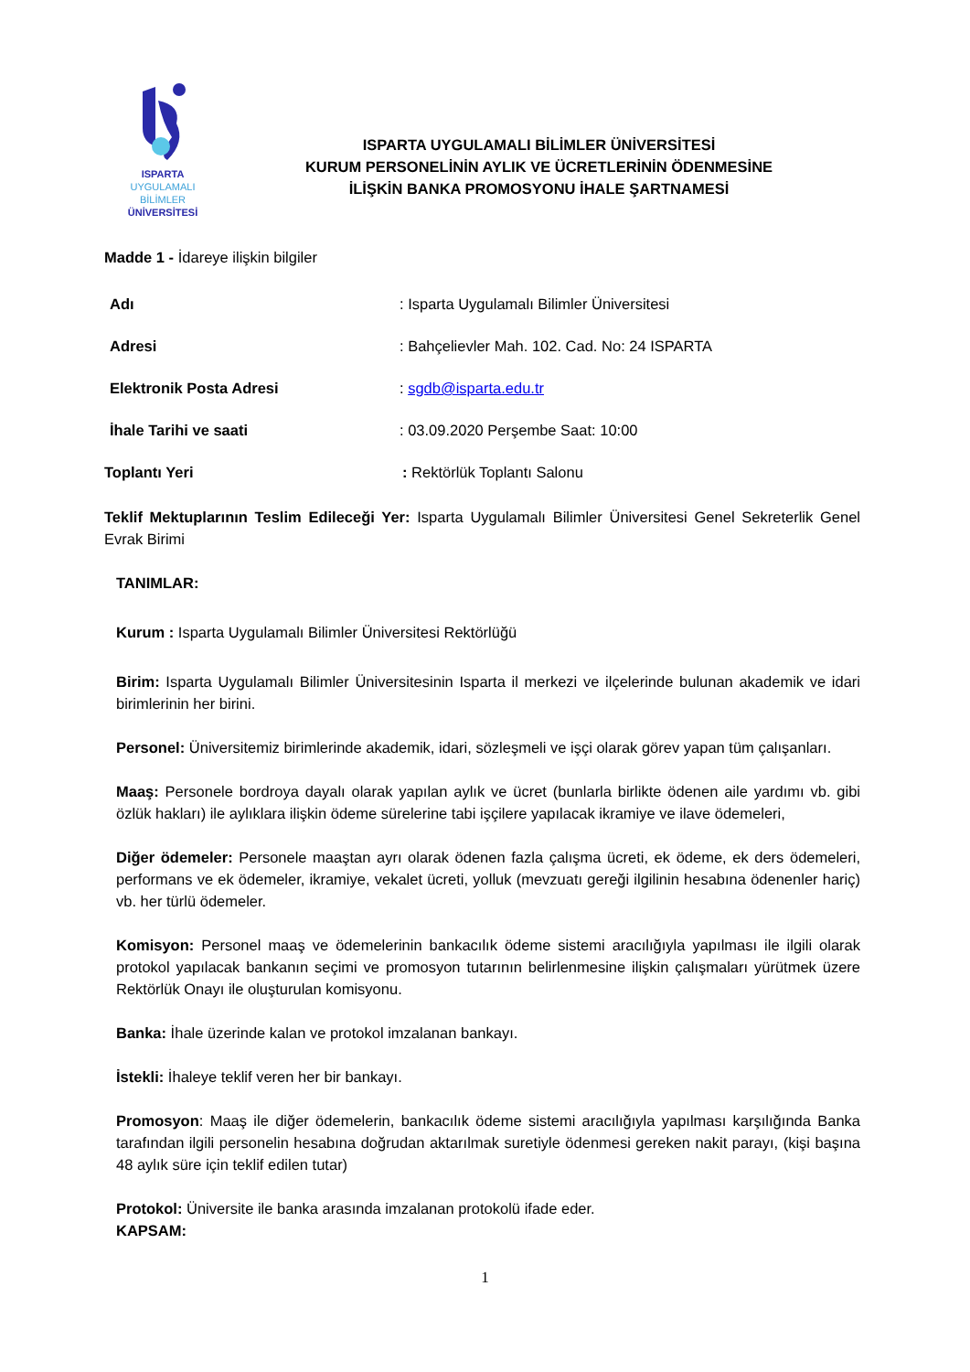ISPARTA
UYGULAMALI BİLİMLER
ÜNİVERSİTESİ
ISPARTA UYGULAMALI BİLİMLER ÜNİVERSİTESİ
KURUM PERSONELİNİN AYLIK VE ÜCRETLERİNİN ÖDENMESİNE
İLİŞKİN BANKA PROMOSYONU İHALE ŞARTNAMESİ
Madde 1 - İdareye ilişkin bilgiler
Adı: Isparta Uygulamalı Bilimler Üniversitesi
Adresi: Bahçelievler Mah. 102. Cad. No: 24 ISPARTA
Elektronik Posta Adresi: sgdb@isparta.edu.tr
İhale Tarihi ve saati: 03.09.2020 Perşembe Saat: 10:00
Toplantı Yeri: Rektörlük Toplantı Salonu
Teklif Mektuplarının Teslim Edileceği Yer: Isparta Uygulamalı Bilimler Üniversitesi Genel Sekreterlik Genel Evrak Birimi
TANIMLAR:
Kurum : Isparta Uygulamalı Bilimler Üniversitesi Rektörlüğü
Birim: Isparta Uygulamalı Bilimler Üniversitesinin Isparta il merkezi ve ilçelerinde bulunan akademik ve idari birimlerinin her birini.
Personel: Üniversitemiz birimlerinde akademik, idari, sözleşmeli ve işçi olarak görev yapan tüm çalışanları.
Maaş: Personele bordroya dayalı olarak yapılan aylık ve ücret (bunlarla birlikte ödenen aile yardımı vb. gibi özlük hakları) ile aylıklara ilişkin ödeme sürelerine tabi işçilere yapılacak ikramiye ve ilave ödemeleri,
Diğer ödemeler: Personele maaştan ayrı olarak ödenen fazla çalışma ücreti, ek ödeme, ek ders ödemeleri, performans ve ek ödemeler, ikramiye, vekalet ücreti, yolluk (mevzuatı gereği ilgilinin hesabına ödenenler hariç) vb. her türlü ödemeler.
Komisyon: Personel maaş ve ödemelerinin bankacılık ödeme sistemi aracılığıyla yapılması ile ilgili olarak protokol yapılacak bankanın seçimi ve promosyon tutarının belirlenmesine ilişkin çalışmaları yürütmek üzere Rektörlük Onayı ile oluşturulan komisyonu.
Banka: İhale üzerinde kalan ve protokol imzalanan bankayı.
İstekli: İhaleye teklif veren her bir bankayı.
Promosyon: Maaş ile diğer ödemelerin, bankacılık ödeme sistemi aracılığıyla yapılması karşılığında Banka tarafından ilgili personelin hesabına doğrudan aktarılmak suretiyle ödenmesi gereken nakit parayı, (kişi başına 48 aylık süre için teklif edilen tutar)
Protokol: Üniversite ile banka arasında imzalanan protokolü ifade eder.
KAPSAM:
1